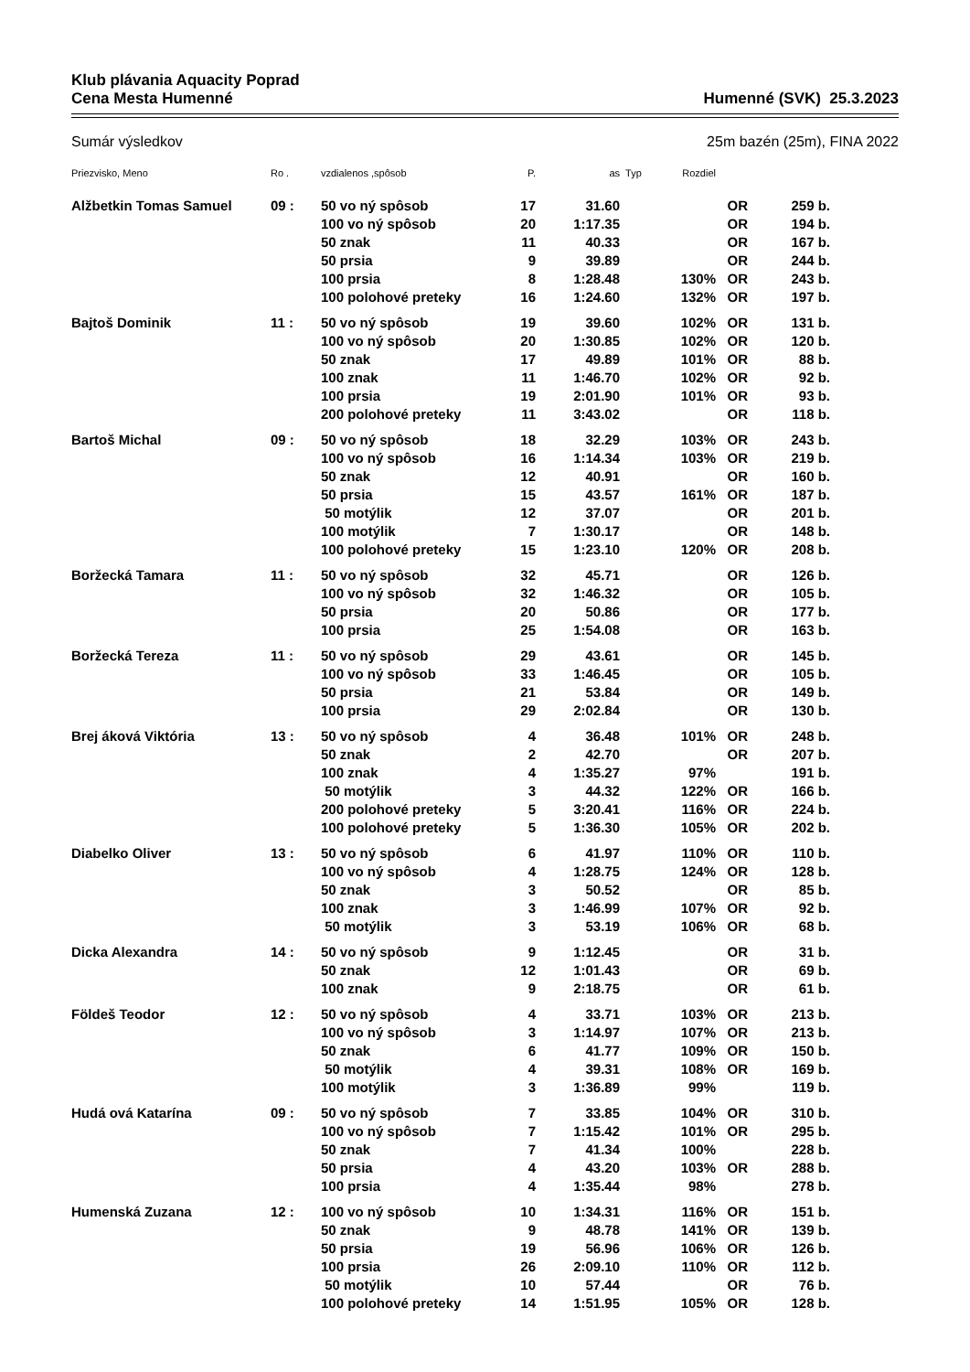Klub plávania Aquacity Poprad
Cena Mesta Humenné Humenné (SVK) 25.3.2023
Sumár výsledkov 25m bazén (25m), FINA 2022
| Priezvisko, Meno | Ro . | vzdialenos ,spôsob | P. | as | Typ | Rozdiel | | |
| --- | --- | --- | --- | --- | --- | --- | --- | --- |
| Alžbetkin Tomas Samuel | 09 : | 50 vo ný spôsob | 17 | 31.60 | | | OR | 259 b. |
| | | 100 vo ný spôsob | 20 | 1:17.35 | | | OR | 194 b. |
| | | 50 znak | 11 | 40.33 | | | OR | 167 b. |
| | | 50 prsia | 9 | 39.89 | | | OR | 244 b. |
| | | 100 prsia | 8 | 1:28.48 | | 130% | OR | 243 b. |
| | | 100 polohové preteky | 16 | 1:24.60 | | 132% | OR | 197 b. |
| Bajtoš Dominik | 11 : | 50 vo ný spôsob | 19 | 39.60 | | 102% | OR | 131 b. |
| | | 100 vo ný spôsob | 20 | 1:30.85 | | 102% | OR | 120 b. |
| | | 50 znak | 17 | 49.89 | | 101% | OR | 88 b. |
| | | 100 znak | 11 | 1:46.70 | | 102% | OR | 92 b. |
| | | 100 prsia | 19 | 2:01.90 | | 101% | OR | 93 b. |
| | | 200 polohové preteky | 11 | 3:43.02 | | | OR | 118 b. |
| Bartoš Michal | 09 : | 50 vo ný spôsob | 18 | 32.29 | | 103% | OR | 243 b. |
| | | 100 vo ný spôsob | 16 | 1:14.34 | | 103% | OR | 219 b. |
| | | 50 znak | 12 | 40.91 | | | OR | 160 b. |
| | | 50 prsia | 15 | 43.57 | | 161% | OR | 187 b. |
| | | 50 motýlik | 12 | 37.07 | | | OR | 201 b. |
| | | 100 motýlik | 7 | 1:30.17 | | | OR | 148 b. |
| | | 100 polohové preteky | 15 | 1:23.10 | | 120% | OR | 208 b. |
| Boržecká Tamara | 11 : | 50 vo ný spôsob | 32 | 45.71 | | | OR | 126 b. |
| | | 100 vo ný spôsob | 32 | 1:46.32 | | | OR | 105 b. |
| | | 50 prsia | 20 | 50.86 | | | OR | 177 b. |
| | | 100 prsia | 25 | 1:54.08 | | | OR | 163 b. |
| Boržecká Tereza | 11 : | 50 vo ný spôsob | 29 | 43.61 | | | OR | 145 b. |
| | | 100 vo ný spôsob | 33 | 1:46.45 | | | OR | 105 b. |
| | | 50 prsia | 21 | 53.84 | | | OR | 149 b. |
| | | 100 prsia | 29 | 2:02.84 | | | OR | 130 b. |
| Brej áková Viktória | 13 : | 50 vo ný spôsob | 4 | 36.48 | | 101% | OR | 248 b. |
| | | 50 znak | 2 | 42.70 | | | OR | 207 b. |
| | | 100 znak | 4 | 1:35.27 | | 97% | | 191 b. |
| | | 50 motýlik | 3 | 44.32 | | 122% | OR | 166 b. |
| | | 200 polohové preteky | 5 | 3:20.41 | | 116% | OR | 224 b. |
| | | 100 polohové preteky | 5 | 1:36.30 | | 105% | OR | 202 b. |
| Diabelko Oliver | 13 : | 50 vo ný spôsob | 6 | 41.97 | | 110% | OR | 110 b. |
| | | 100 vo ný spôsob | 4 | 1:28.75 | | 124% | OR | 128 b. |
| | | 50 znak | 3 | 50.52 | | | OR | 85 b. |
| | | 100 znak | 3 | 1:46.99 | | 107% | OR | 92 b. |
| | | 50 motýlik | 3 | 53.19 | | 106% | OR | 68 b. |
| Dicka Alexandra | 14 : | 50 vo ný spôsob | 9 | 1:12.45 | | | OR | 31 b. |
| | | 50 znak | 12 | 1:01.43 | | | OR | 69 b. |
| | | 100 znak | 9 | 2:18.75 | | | OR | 61 b. |
| Földeš Teodor | 12 : | 50 vo ný spôsob | 4 | 33.71 | | 103% | OR | 213 b. |
| | | 100 vo ný spôsob | 3 | 1:14.97 | | 107% | OR | 213 b. |
| | | 50 znak | 6 | 41.77 | | 109% | OR | 150 b. |
| | | 50 motýlik | 4 | 39.31 | | 108% | OR | 169 b. |
| | | 100 motýlik | 3 | 1:36.89 | | 99% | | 119 b. |
| Hudá ová Katarína | 09 : | 50 vo ný spôsob | 7 | 33.85 | | 104% | OR | 310 b. |
| | | 100 vo ný spôsob | 7 | 1:15.42 | | 101% | OR | 295 b. |
| | | 50 znak | 7 | 41.34 | | 100% | | 228 b. |
| | | 50 prsia | 4 | 43.20 | | 103% | OR | 288 b. |
| | | 100 prsia | 4 | 1:35.44 | | 98% | | 278 b. |
| Humenská Zuzana | 12 : | 100 vo ný spôsob | 10 | 1:34.31 | | 116% | OR | 151 b. |
| | | 50 znak | 9 | 48.78 | | 141% | OR | 139 b. |
| | | 50 prsia | 19 | 56.96 | | 106% | OR | 126 b. |
| | | 100 prsia | 26 | 2:09.10 | | 110% | OR | 112 b. |
| | | 50 motýlik | 10 | 57.44 | | | OR | 76 b. |
| | | 100 polohové preteky | 14 | 1:51.95 | | 105% | OR | 128 b. |